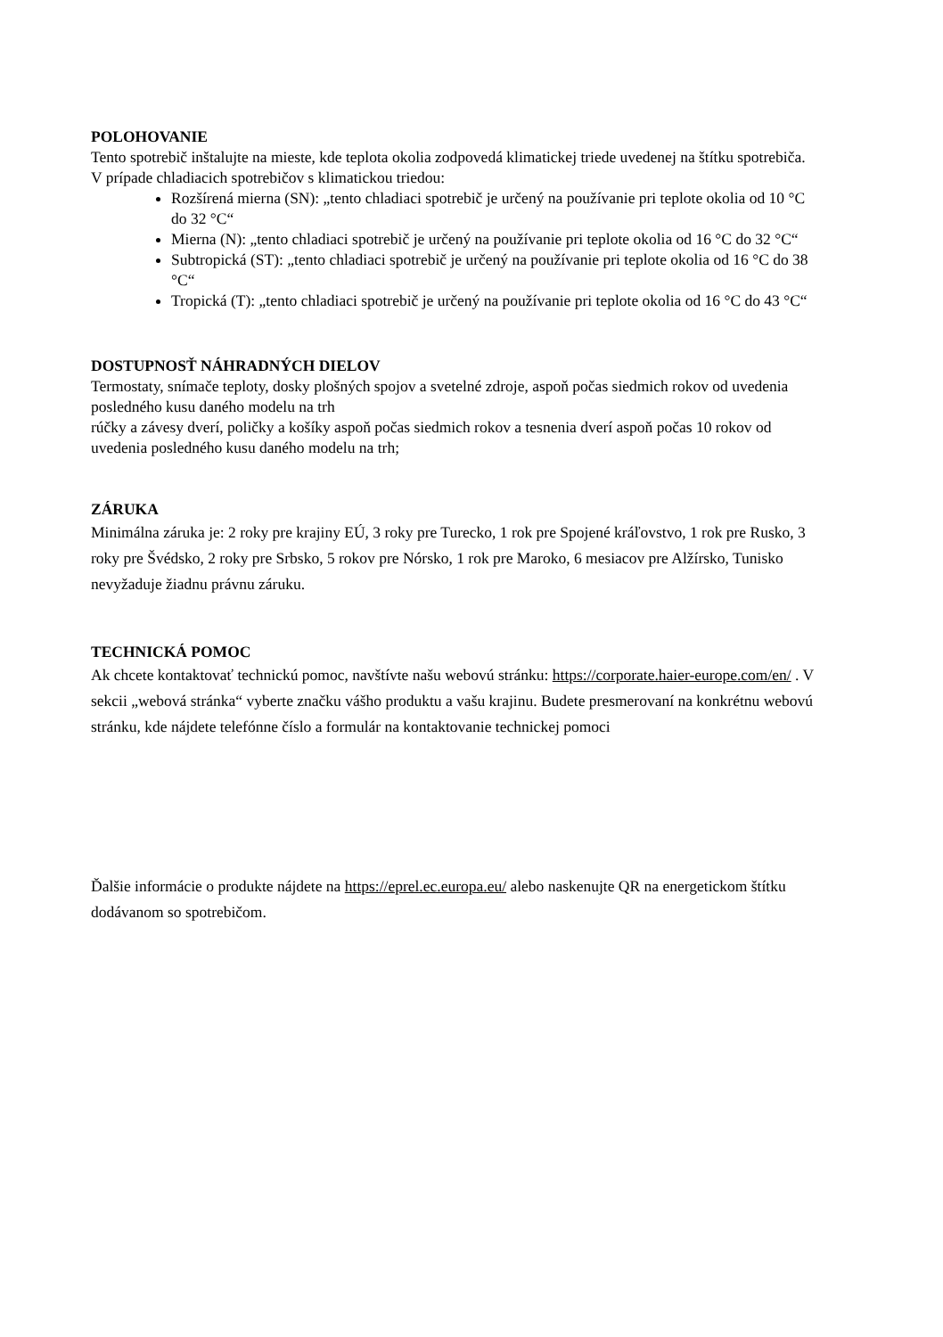POLOHOVANIE
Tento spotrebič inštalujte na mieste, kde teplota okolia zodpovedá klimatickej triede uvedenej na štítku spotrebiča. V prípade chladiacich spotrebičov s klimatickou triedou:
Rozšírená mierna (SN): „tento chladiaci spotrebič je určený na používanie pri teplote okolia od 10 °C do 32 °C“
Mierna (N): „tento chladiaci spotrebič je určený na používanie pri teplote okolia od 16 °C do 32 °C“
Subtropická (ST): „tento chladiaci spotrebič je určený na používanie pri teplote okolia od 16 °C do 38 °C“
Tropická (T): „tento chladiaci spotrebič je určený na používanie pri teplote okolia od 16 °C do 43 °C“
DOSTUPNOSŤ NÁHRADNÝCH DIELOV
Termostaty, snímače teploty, dosky plošných spojov a svetelné zdroje, aspoň počas siedmich rokov od uvedenia posledného kusu daného modelu na trh
rúčky a závesy dverí, poličky a košíky aspoň počas siedmich rokov a tesnenia dverí aspoň počas 10 rokov od uvedenia posledného kusu daného modelu na trh;
ZÁRUKA
Minimálna záruka je: 2 roky pre krajiny EÚ, 3 roky pre Turecko, 1 rok pre Spojené kráľovstvo, 1 rok pre Rusko, 3 roky pre Švédsko, 2 roky pre Srbsko, 5 rokov pre Nórsko, 1 rok pre Maroko, 6 mesiacov pre Alžírsko, Tunisko nevyžaduje žiadnu právnu záruku.
TECHNICKÁ POMOC
Ak chcete kontaktovať technickú pomoc, navštívte našu webovú stránku: https://corporate.haier-europe.com/en/ . V sekcii „webová stránka“ vyberte značku vášho produktu a vašu krajinu. Budete presmerovaní na konkrétnu webovú stránku, kde nájdete telefónne číslo a formulár na kontaktovanie technickej pomoci
Ďalšie informácie o produkte nájdete na https://eprel.ec.europa.eu/ alebo naskenujte QR na energetickom štítku dodávanom so spotrebičom.